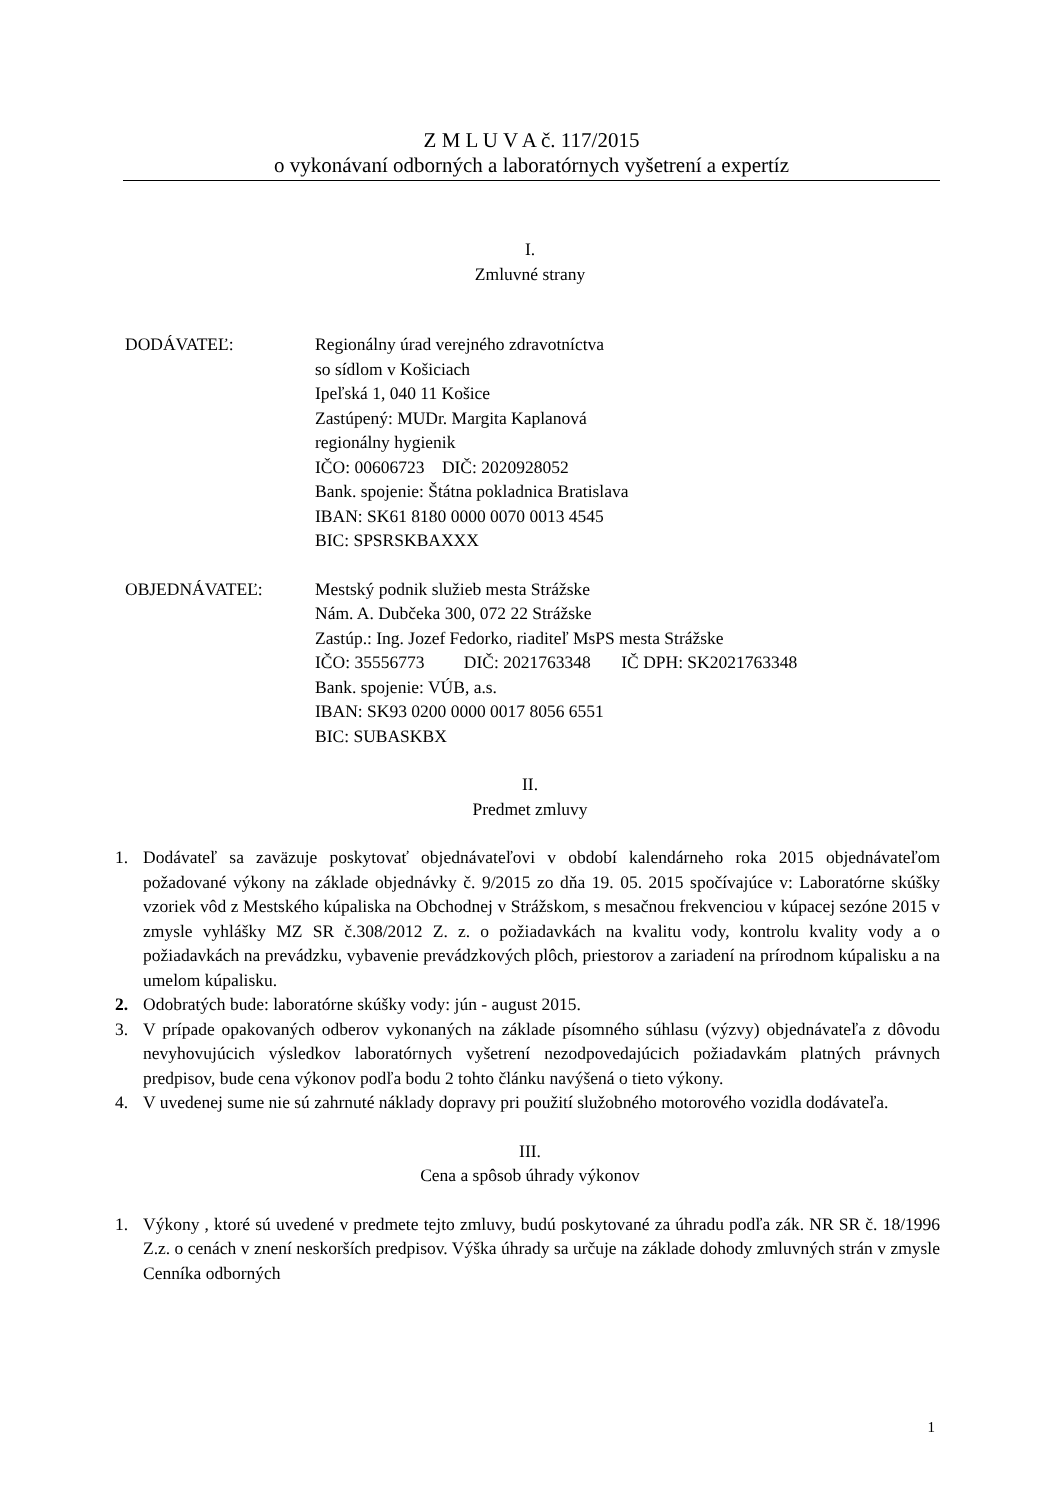Z M L U V A č. 117/2015
o vykonávaní odborných a laboratórnych vyšetrení a expertíz
I.
Zmluvné strany
DODÁVATEĽ: Regionálny úrad verejného zdravotníctva
so sídlom v Košiciach
Ipeľská 1, 040 11 Košice
Zastúpený: MUDr. Margita Kaplanová
regionálny hygienik
IČO: 00606723 DIČ: 2020928052
Bank. spojenie: Štátna pokladnica Bratislava
IBAN: SK61 8180 0000 0070 0013 4545
BIC: SPSRSKBAXXX
OBJEDNÁVATEĽ: Mestský podnik služieb mesta Strážske
Nám. A. Dubčeka 300, 072 22 Strážske
Zastúp.: Ing. Jozef Fedorko, riaditeľ MsPS mesta Strážske
IČO: 35556773 DIČ: 2021763348 IČ DPH: SK2021763348
Bank. spojenie: VÚB, a.s.
IBAN: SK93 0200 0000 0017 8056 6551
BIC: SUBASKBX
II.
Predmet zmluvy
1. Dodávateľ sa zaväzuje poskytovať objednávateľovi v období kalendárneho roka 2015 objednávateľom požadované výkony na základe objednávky č. 9/2015 zo dňa 19. 05. 2015 spočívajúce v: Laboratórne skúšky vzoriek vôd z Mestského kúpaliska na Obchodnej v Strážskom, s mesačnou frekvenciou v kúpacej sezóne 2015 v zmysle vyhlášky MZ SR č.308/2012 Z. z. o požiadavkách na kvalitu vody, kontrolu kvality vody a o požiadavkách na prevádzku, vybavenie prevádzkových plôch, priestorov a zariadení na prírodnom kúpalisku a na umelom kúpalisku.
2. Odobratých bude: laboratórne skúšky vody: jún - august 2015.
3. V prípade opakovaných odberov vykonaných na základe písomného súhlasu (výzvy) objednávateľa z dôvodu nevyhovujúcich výsledkov laboratórnych vyšetrení nezodpovedajúcich požiadavkám platných právnych predpisov, bude cena výkonov podľa bodu 2 tohto článku navýšená o tieto výkony.
4. V uvedenej sume nie sú zahrnuté náklady dopravy pri použití služobného motorového vozidla dodávateľa.
III.
Cena a spôsob úhrady výkonov
1. Výkony , ktoré sú uvedené v predmete tejto zmluvy, budú poskytované za úhradu podľa zák. NR SR č. 18/1996 Z.z. o cenách v znení neskorších predpisov. Výška úhrady sa určuje na základe dohody zmluvných strán v zmysle Cenníka odborných
1